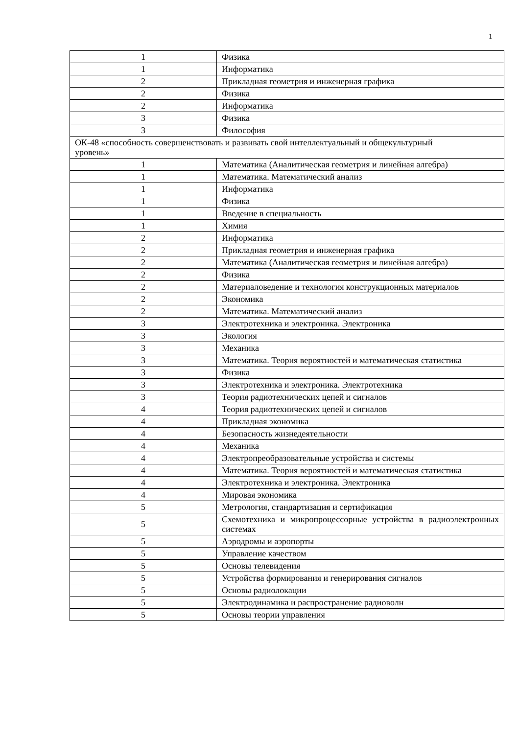1
| 1 | Физика |
| 1 | Информатика |
| 2 | Прикладная геометрия и инженерная графика |
| 2 | Физика |
| 2 | Информатика |
| 3 | Физика |
| 3 | Философия |
| ОК-48 «способность совершенствовать и развивать свой интеллектуальный и общекультурный уровень» | |
| 1 | Математика (Аналитическая геометрия и линейная алгебра) |
| 1 | Математика. Математический анализ |
| 1 | Информатика |
| 1 | Физика |
| 1 | Введение в специальность |
| 1 | Химия |
| 2 | Информатика |
| 2 | Прикладная геометрия и инженерная графика |
| 2 | Математика (Аналитическая геометрия и линейная алгебра) |
| 2 | Физика |
| 2 | Материаловедение и технология конструкционных материалов |
| 2 | Экономика |
| 2 | Математика. Математический анализ |
| 3 | Электротехника и электроника. Электроника |
| 3 | Экология |
| 3 | Механика |
| 3 | Математика. Теория вероятностей и математическая статистика |
| 3 | Физика |
| 3 | Электротехника и электроника. Электротехника |
| 3 | Теория радиотехнических цепей и сигналов |
| 4 | Теория радиотехнических цепей и сигналов |
| 4 | Прикладная экономика |
| 4 | Безопасность жизнедеятельности |
| 4 | Механика |
| 4 | Электропреобразовательные устройства и системы |
| 4 | Математика. Теория вероятностей и математическая статистика |
| 4 | Электротехника и электроника. Электроника |
| 4 | Мировая экономика |
| 5 | Метрология, стандартизация и сертификация |
| 5 | Схемотехника и микропроцессорные устройства в радиоэлектронных системах |
| 5 | Аэродромы и аэропорты |
| 5 | Управление качеством |
| 5 | Основы телевидения |
| 5 | Устройства формирования и генерирования сигналов |
| 5 | Основы радиолокации |
| 5 | Электродинамика и распространение радиоволн |
| 5 | Основы теории управления |